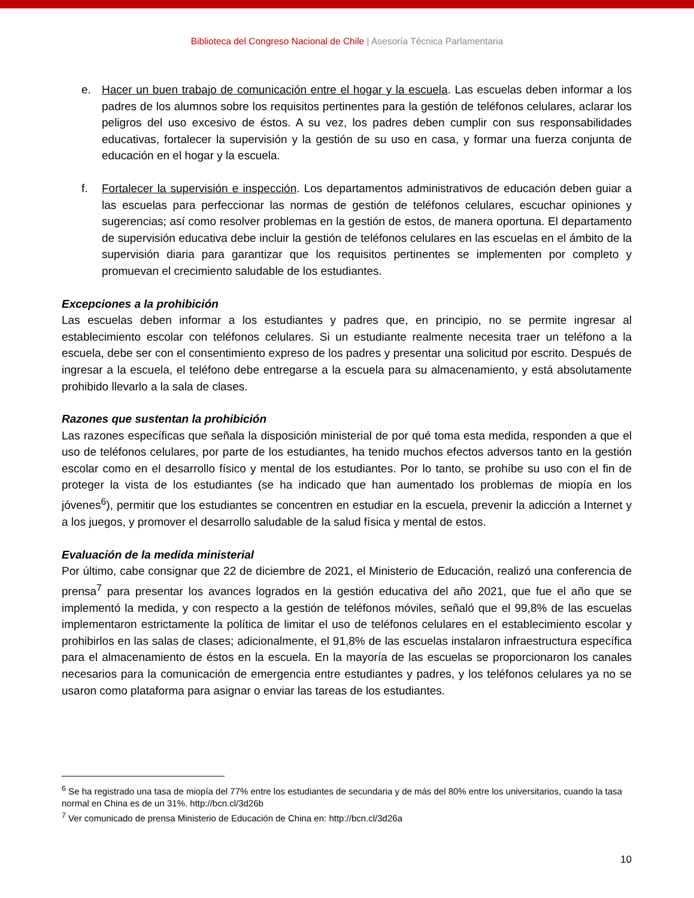Biblioteca del Congreso Nacional de Chile | Asesoría Técnica Parlamentaria
e. Hacer un buen trabajo de comunicación entre el hogar y la escuela. Las escuelas deben informar a los padres de los alumnos sobre los requisitos pertinentes para la gestión de teléfonos celulares, aclarar los peligros del uso excesivo de éstos. A su vez, los padres deben cumplir con sus responsabilidades educativas, fortalecer la supervisión y la gestión de su uso en casa, y formar una fuerza conjunta de educación en el hogar y la escuela.
f. Fortalecer la supervisión e inspección. Los departamentos administrativos de educación deben guiar a las escuelas para perfeccionar las normas de gestión de teléfonos celulares, escuchar opiniones y sugerencias; así como resolver problemas en la gestión de estos, de manera oportuna. El departamento de supervisión educativa debe incluir la gestión de teléfonos celulares en las escuelas en el ámbito de la supervisión diaria para garantizar que los requisitos pertinentes se implementen por completo y promuevan el crecimiento saludable de los estudiantes.
Excepciones a la prohibición
Las escuelas deben informar a los estudiantes y padres que, en principio, no se permite ingresar al establecimiento escolar con teléfonos celulares. Si un estudiante realmente necesita traer un teléfono a la escuela, debe ser con el consentimiento expreso de los padres y presentar una solicitud por escrito. Después de ingresar a la escuela, el teléfono debe entregarse a la escuela para su almacenamiento, y está absolutamente prohibido llevarlo a la sala de clases.
Razones que sustentan la prohibición
Las razones específicas que señala la disposición ministerial de por qué toma esta medida, responden a que el uso de teléfonos celulares, por parte de los estudiantes, ha tenido muchos efectos adversos tanto en la gestión escolar como en el desarrollo físico y mental de los estudiantes. Por lo tanto, se prohíbe su uso con el fin de proteger la vista de los estudiantes (se ha indicado que han aumentado los problemas de miopía en los jóvenes<sup>6</sup>), permitir que los estudiantes se concentren en estudiar en la escuela, prevenir la adicción a Internet y a los juegos, y promover el desarrollo saludable de la salud física y mental de estos.
Evaluación de la medida ministerial
Por último, cabe consignar que 22 de diciembre de 2021, el Ministerio de Educación, realizó una conferencia de prensa<sup>7</sup> para presentar los avances logrados en la gestión educativa del año 2021, que fue el año que se implementó la medida, y con respecto a la gestión de teléfonos móviles, señaló que el 99,8% de las escuelas implementaron estrictamente la política de limitar el uso de teléfonos celulares en el establecimiento escolar y prohibirlos en las salas de clases; adicionalmente, el 91,8% de las escuelas instalaron infraestructura específica para el almacenamiento de éstos en la escuela. En la mayoría de las escuelas se proporcionaron los canales necesarios para la comunicación de emergencia entre estudiantes y padres, y los teléfonos celulares ya no se usaron como plataforma para asignar o enviar las tareas de los estudiantes.
<sup>6</sup> Se ha registrado una tasa de miopía del 77% entre los estudiantes de secundaria y de más del 80% entre los universitarios, cuando la tasa normal en China es de un 31%. http://bcn.cl/3d26b
<sup>7</sup> Ver comunicado de prensa Ministerio de Educación de China en: http://bcn.cl/3d26a
10